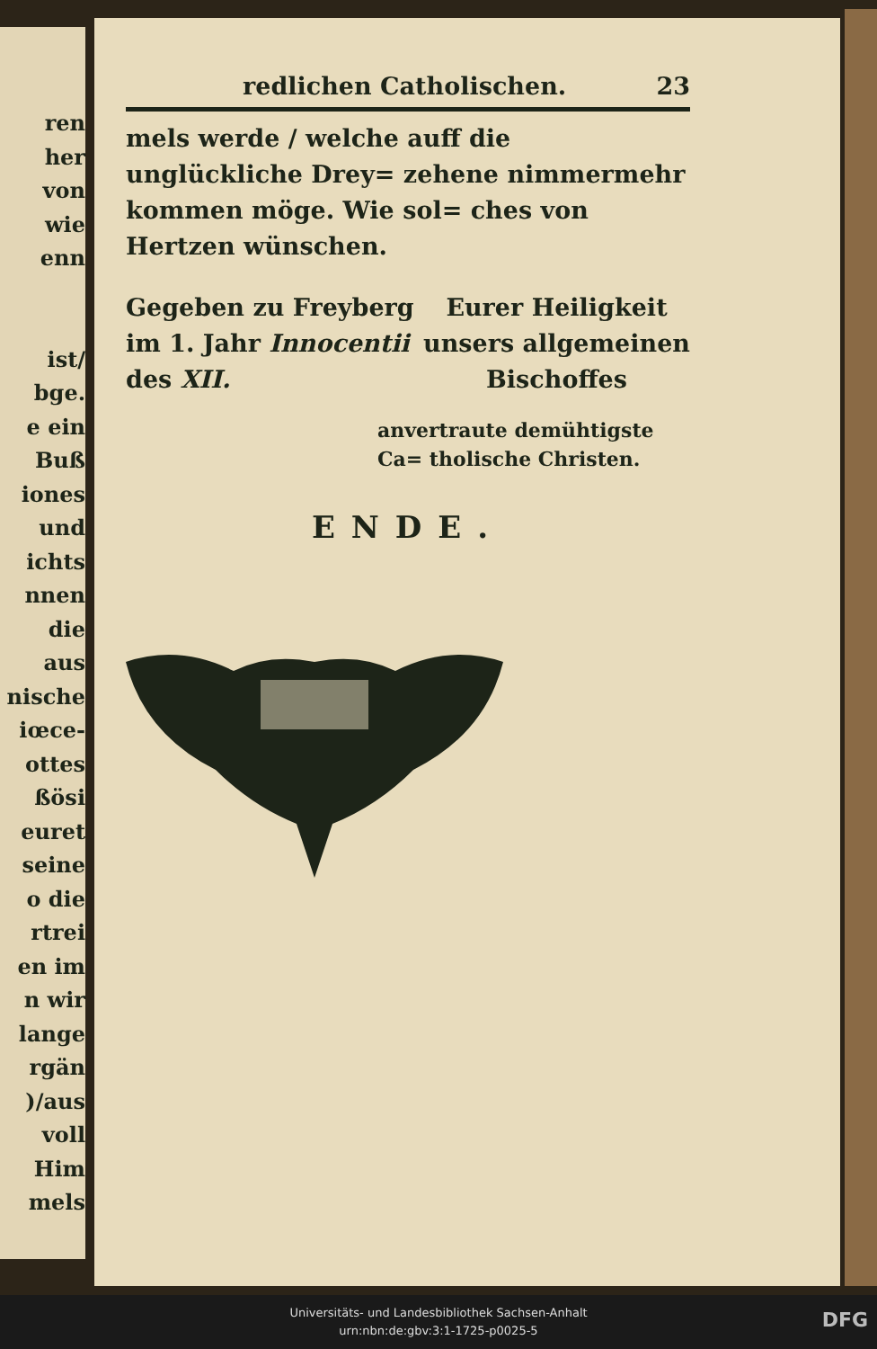ren
her
von
wie
enn
ist/
bge.
e ein
Buß
iones
und
ichts
nnen
die
aus
nische
iœce-
ottes
ßösi
euret
seine
o die
rtrei
en im
n wir
lange
rgän
)/aus
voll
Him
mels
redlichen Catholischen. 23
mels werde / welche auff die unglückliche Drey= zehene nimmermehr kommen möge. Wie sol= ches von Hertzen wünschen.
Gegeben zu Freyberg
im 1. Jahr Innocentii
des XII.
Eurer Heiligkeit
unsers allgemeinen
Bischoffes
anvertraute demühtigste Ca= tholische Christen.
ENDE.
Universitäts- und Landesbibliothek Sachsen-Anhalt
urn:nbn:de:gbv:3:1-1725-p0025-5
DFG